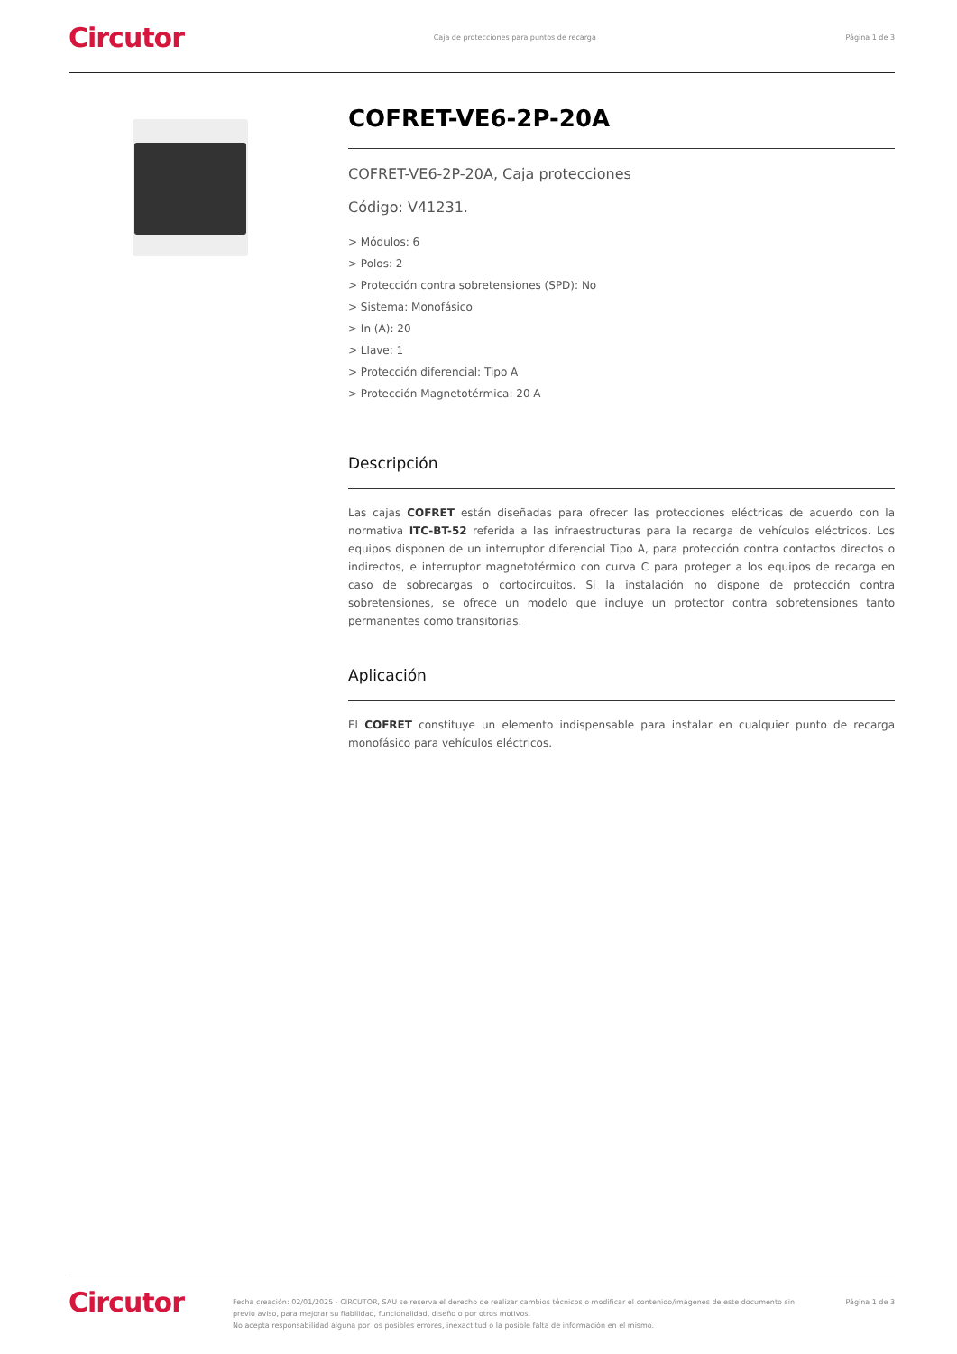Circutor Caja de protecciones para puntos de recarga Página 1 de 3
COFRET-VE6-2P-20A
COFRET-VE6-2P-20A, Caja protecciones
Código: V41231.
> Módulos: 6
> Polos: 2
> Protección contra sobretensiones (SPD): No
> Sistema: Monofásico
> In (A): 20
> Llave: 1
> Protección diferencial: Tipo A
> Protección Magnetotérmica: 20 A
Descripción
Las cajas COFRET están diseñadas para ofrecer las protecciones eléctricas de acuerdo con la normativa ITC-BT-52 referida a las infraestructuras para la recarga de vehículos eléctricos. Los equipos disponen de un interruptor diferencial Tipo A, para protección contra contactos directos o indirectos, e interruptor magnetotérmico con curva C para proteger a los equipos de recarga en caso de sobrecargas o cortocircuitos. Si la instalación no dispone de protección contra sobretensiones, se ofrece un modelo que incluye un protector contra sobretensiones tanto permanentes como transitorias.
Aplicación
El COFRET constituye un elemento indispensable para instalar en cualquier punto de recarga monofásico para vehículos eléctricos.
Circutor Fecha creación: 02/01/2025 - CIRCUTOR, SAU se reserva el derecho de realizar cambios técnicos o modificar el contenido/imágenes de este documento sin previo aviso, para mejorar su fiabilidad, funcionalidad, diseño o por otros motivos.
No acepta responsabilidad alguna por los posibles errores, inexactitud o la posible falta de información en el mismo. Página 1 de 3